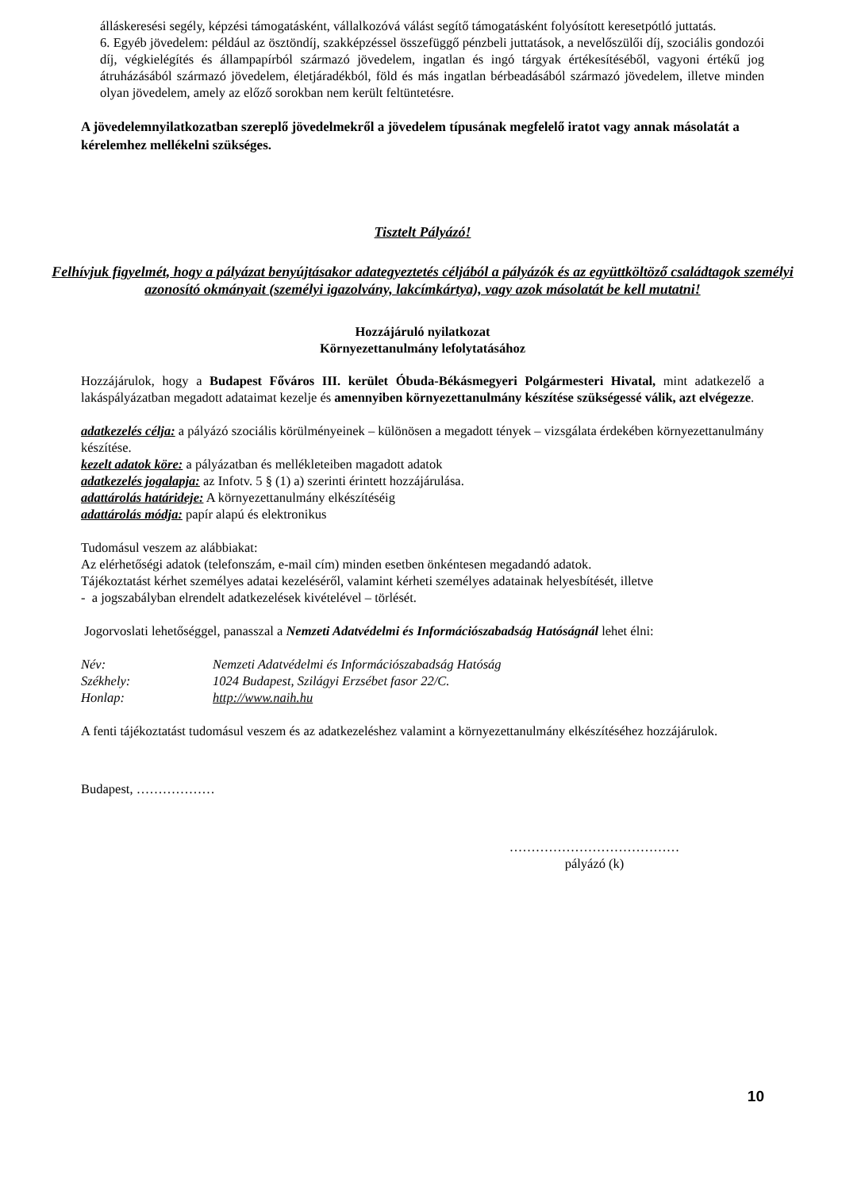álláskeresési segély, képzési támogatásként, vállalkozóvá válást segítő támogatásként folyósított keresetpótló juttatás.
6. Egyéb jövedelem: például az ösztöndíj, szakképzéssel összefüggő pénzbeli juttatások, a nevelőszülői díj, szociális gondozói díj, végkielégítés és állampapírból származó jövedelem, ingatlan és ingó tárgyak értékesítéséből, vagyoni értékű jog átruházásából származó jövedelem, életjáradékból, föld és más ingatlan bérbeadásából származó jövedelem, illetve minden olyan jövedelem, amely az előző sorokban nem került feltüntetésre.
A jövedelemnyilatkozatban szereplő jövedelmekről a jövedelem típusának megfelelő iratot vagy annak másolatát a kérelemhez mellékelni szükséges.
Tisztelt Pályázó!
Felhívjuk figyelmét, hogy a pályázat benyújtásakor adategyeztetés céljából a pályázók és az együttköltöző családtagok személyi azonosító okmányait (személyi igazolvány, lakcímkártya), vagy azok másolatát be kell mutatni!
Hozzájáruló nyilatkozat
Környezettanulmány lefolytatásához
Hozzájárulok, hogy a Budapest Főváros III. kerület Óbuda-Békásmegyeri Polgármesteri Hivatal, mint adatkezelő a lakáspályázatban megadott adataimat kezelje és amennyiben környezettanulmány készítése szükségessé válik, azt elvégezze.
adatkezelés célja: a pályázó szociális körülményeinek – különösen a megadott tények – vizsgálata érdekében környezettanulmány készítése.
kezelt adatok köre: a pályázatban és mellékleteiben magadott adatok
adatkezelés jogalapja: az Infotv. 5 § (1) a) szerinti érintett hozzájárulása.
adattárolás határideje: A környezettanulmány elkészítéséig
adattárolás módja: papír alapú és elektronikus
Tudomásul veszem az alábbiakat:
Az elérhetőségi adatok (telefonszám, e-mail cím) minden esetben önkéntesen megadandó adatok.
Tájékoztatást kérhet személyes adatai kezeléséről, valamint kérheti személyes adatainak helyesbítését, illetve
- a jogszabályban elrendelt adatkezelések kivételével – törlését.
Jogorvoslati lehetőséggel, panasszal a Nemzeti Adatvédelmi és Információszabadság Hatóságnál lehet élni:
| Név: | Nemzeti Adatvédelmi és Információszabadság Hatóság |
| Székhely: | 1024 Budapest, Szilágyi Erzsébet fasor 22/C. |
| Honlap: | http://www.naih.hu |
A fenti tájékoztatást tudomásul veszem és az adatkezeléshez valamint a környezettanulmány elkészítéséhez hozzájárulok.
Budapest, ………………
…………………………………
pályázó (k)
10